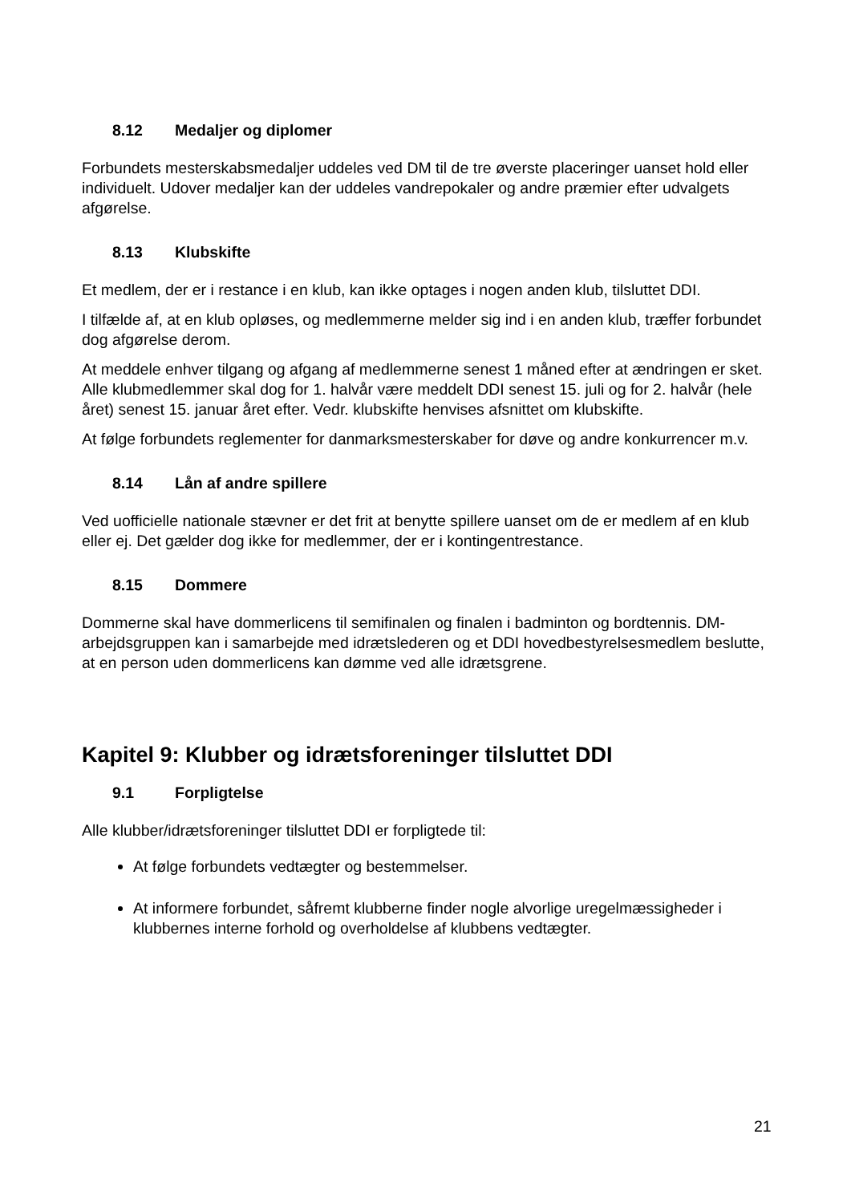8.12 Medaljer og diplomer
Forbundets mesterskabsmedaljer uddeles ved DM til de tre øverste placeringer uanset hold eller individuelt. Udover medaljer kan der uddeles vandrepokaler og andre præmier efter udvalgets afgørelse.
8.13 Klubskifte
Et medlem, der er i restance i en klub, kan ikke optages i nogen anden klub, tilsluttet DDI.
I tilfælde af, at en klub opløses, og medlemmerne melder sig ind i en anden klub, træffer forbundet dog afgørelse derom.
At meddele enhver tilgang og afgang af medlemmerne senest 1 måned efter at ændringen er sket. Alle klubmedlemmer skal dog for 1. halvår være meddelt DDI senest 15. juli og for 2. halvår (hele året) senest 15. januar året efter. Vedr. klubskifte henvises afsnittet om klubskifte.
At følge forbundets reglementer for danmarksmesterskaber for døve og andre konkurrencer m.v.
8.14 Lån af andre spillere
Ved uofficielle nationale stævner er det frit at benytte spillere uanset om de er medlem af en klub eller ej. Det gælder dog ikke for medlemmer, der er i kontingentrestance.
8.15 Dommere
Dommerne skal have dommerlicens til semifinalen og finalen i badminton og bordtennis. DM- arbejdsgruppen kan i samarbejde med idrætslederen og et DDI hovedbestyrelsesmedlem beslutte, at en person uden dommerlicens kan dømme ved alle idrætsgrene.
Kapitel 9: Klubber og idrætsforeninger tilsluttet DDI
9.1 Forpligtelse
Alle klubber/idrætsforeninger tilsluttet DDI er forpligtede til:
At følge forbundets vedtægter og bestemmelser.
At informere forbundet, såfremt klubberne finder nogle alvorlige uregelmæssigheder i klubbernes interne forhold og overholdelse af klubbens vedtægter.
21